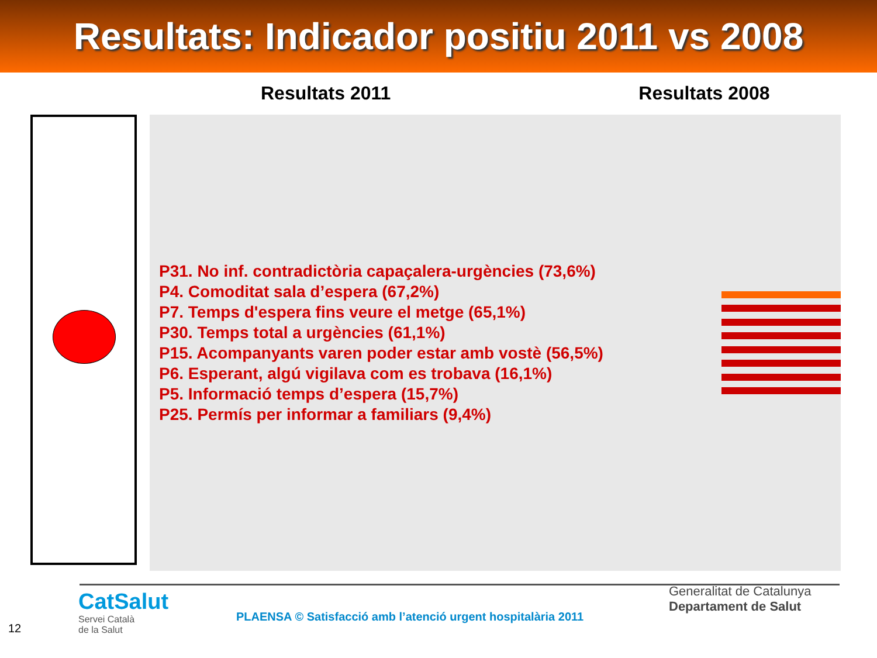Resultats: Indicador positiu 2011 vs 2008
Resultats 2011 Resultats 2008
P31. No inf. contradictòria capaçalera-urgències (73,6%)
P4. Comoditat sala d’espera (67,2%)
P7. Temps d'espera fins veure el metge (65,1%)
P30. Temps total a urgències (61,1%)
P15. Acompanyants varen poder estar amb vostè (56,5%)
P6. Esperant, algú vigilava com es trobava (16,1%)
P5. Informació temps d’espera (15,7%)
P25. Permís per informar a familiars (9,4%)
12
CatSalut
Servei Català
de la Salut
PLAENSA © Satisfacció amb l’atenció urgent hospitalària 2011
Generalitat de Catalunya
Departament de Salut